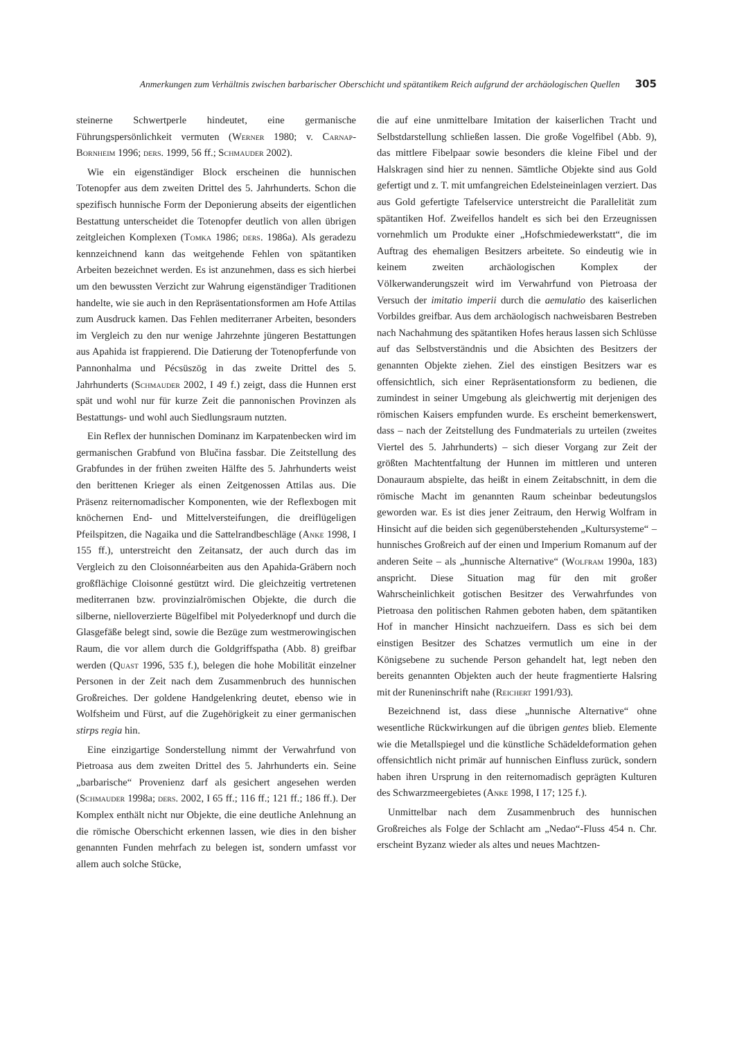Anmerkungen zum Verhältnis zwischen barbarischer Oberschicht und spätantikem Reich aufgrund der archäologischen Quellen 305
steinerne Schwertperle hindeutet, eine germanische Führungspersönlichkeit vermuten (Werner 1980; v. Carnap-Bornheim 1996; ders. 1999, 56 ff.; Schmauder 2002).
Wie ein eigenständiger Block erscheinen die hunnischen Totenopfer aus dem zweiten Drittel des 5. Jahrhunderts. Schon die spezifisch hunnische Form der Deponierung abseits der eigentlichen Bestattung unterscheidet die Totenopfer deutlich von allen übrigen zeitgleichen Komplexen (Tomka 1986; ders. 1986a). Als geradezu kennzeichnend kann das weitgehende Fehlen von spätantiken Arbeiten bezeichnet werden. Es ist anzunehmen, dass es sich hierbei um den bewussten Verzicht zur Wahrung eigenständiger Traditionen handelte, wie sie auch in den Repräsentationsformen am Hofe Attilas zum Ausdruck kamen. Das Fehlen mediterraner Arbeiten, besonders im Vergleich zu den nur wenige Jahrzehnte jüngeren Bestattungen aus Apahida ist frappierend. Die Datierung der Totenopferfunde von Pannonhalma und Pécsüszög in das zweite Drittel des 5. Jahrhunderts (Schmauder 2002, I 49 f.) zeigt, dass die Hunnen erst spät und wohl nur für kurze Zeit die pannonischen Provinzen als Bestattungs- und wohl auch Siedlungsraum nutzten.
Ein Reflex der hunnischen Dominanz im Karpatenbecken wird im germanischen Grabfund von Blučina fassbar. Die Zeitstellung des Grabfundes in der frühen zweiten Hälfte des 5. Jahrhunderts weist den berittenen Krieger als einen Zeitgenossen Attilas aus. Die Präsenz reiternomadischer Komponenten, wie der Reflexbogen mit knöchernen End- und Mittelversteifungen, die dreiflügeligen Pfeilspitzen, die Nagaika und die Sattelrandbeschläge (Anke 1998, I 155 ff.), unterstreicht den Zeitansatz, der auch durch das im Vergleich zu den Cloisonnéarbeiten aus den Apahida-Gräbern noch großflächige Cloisonné gestützt wird. Die gleichzeitig vertretenen mediterranen bzw. provinzialrömischen Objekte, die durch die silberne, nielloverzierte Bügelfibel mit Polyederknopf und durch die Glasgefäße belegt sind, sowie die Bezüge zum westmerowingischen Raum, die vor allem durch die Goldgriffspatha (Abb. 8) greifbar werden (Quast 1996, 535 f.), belegen die hohe Mobilität einzelner Personen in der Zeit nach dem Zusammenbruch des hunnischen Großreiches. Der goldene Handgelenkring deutet, ebenso wie in Wolfsheim und Fürst, auf die Zugehörigkeit zu einer germanischen stirps regia hin.
Eine einzigartige Sonderstellung nimmt der Verwahrfund von Pietroasa aus dem zweiten Drittel des 5. Jahrhunderts ein. Seine „barbarische“ Provenienz darf als gesichert angesehen werden (Schmauder 1998a; ders. 2002, I 65 ff.; 116 ff.; 121 ff.; 186 ff.). Der Komplex enthält nicht nur Objekte, die eine deutliche Anlehnung an die römische Oberschicht erkennen lassen, wie dies in den bisher genannten Funden mehrfach zu belegen ist, sondern umfasst vor allem auch solche Stücke,
die auf eine unmittelbare Imitation der kaiserlichen Tracht und Selbstdarstellung schließen lassen. Die große Vogelfibel (Abb. 9), das mittlere Fibelpaar sowie besonders die kleine Fibel und der Halskragen sind hier zu nennen. Sämtliche Objekte sind aus Gold gefertigt und z. T. mit umfangreichen Edelsteineinlagen verziert. Das aus Gold gefertigte Tafelservice unterstreicht die Parallelität zum spätantiken Hof. Zweifellos handelt es sich bei den Erzeugnissen vornehmlich um Produkte einer „Hofschmiedewerkstatt“, die im Auftrag des ehemaligen Besitzers arbeitete. So eindeutig wie in keinem zweiten archäologischen Komplex der Völkerwanderungszeit wird im Verwahrfund von Pietroasa der Versuch der imitatio imperii durch die aemulatio des kaiserlichen Vorbildes greifbar. Aus dem archäologisch nachweisbaren Bestreben nach Nachahmung des spätantiken Hofes heraus lassen sich Schlüsse auf das Selbstverständnis und die Absichten des Besitzers der genannten Objekte ziehen. Ziel des einstigen Besitzers war es offensichtlich, sich einer Repräsentationsform zu bedienen, die zumindest in seiner Umgebung als gleichwertig mit derjenigen des römischen Kaisers empfunden wurde. Es erscheint bemerkenswert, dass – nach der Zeitstellung des Fundmaterials zu urteilen (zweites Viertel des 5. Jahrhunderts) – sich dieser Vorgang zur Zeit der größten Machtentfaltung der Hunnen im mittleren und unteren Donauraum abspielte, das heißt in einem Zeitabschnitt, in dem die römische Macht im genannten Raum scheinbar bedeutungslos geworden war. Es ist dies jener Zeitraum, den Herwig Wolfram in Hinsicht auf die beiden sich gegenüberstehenden „Kultursysteme“ – hunnisches Großreich auf der einen und Imperium Romanum auf der anderen Seite – als „hunnische Alternative“ (Wolfram 1990a, 183) anspricht. Diese Situation mag für den mit großer Wahrscheinlichkeit gotischen Besitzer des Verwahrfundes von Pietroasa den politischen Rahmen geboten haben, dem spätantiken Hof in mancher Hinsicht nachzueifern. Dass es sich bei dem einstigen Besitzer des Schatzes vermutlich um eine in der Königsebene zu suchende Person gehandelt hat, legt neben den bereits genannten Objekten auch der heute fragmentierte Halsring mit der Runeninschrift nahe (Reichert 1991/93).
Bezeichnend ist, dass diese „hunnische Alternative“ ohne wesentliche Rückwirkungen auf die übrigen gentes blieb. Elemente wie die Metallspiegel und die künstliche Schädeldeformation gehen offensichtlich nicht primär auf hunnischen Einfluss zurück, sondern haben ihren Ursprung in den reiternomadisch geprägten Kulturen des Schwarzmeergebietes (Anke 1998, I 17; 125 f.).
Unmittelbar nach dem Zusammenbruch des hunnischen Großreiches als Folge der Schlacht am „Nedao“-Fluss 454 n. Chr. erscheint Byzanz wieder als altes und neues Machtzen-